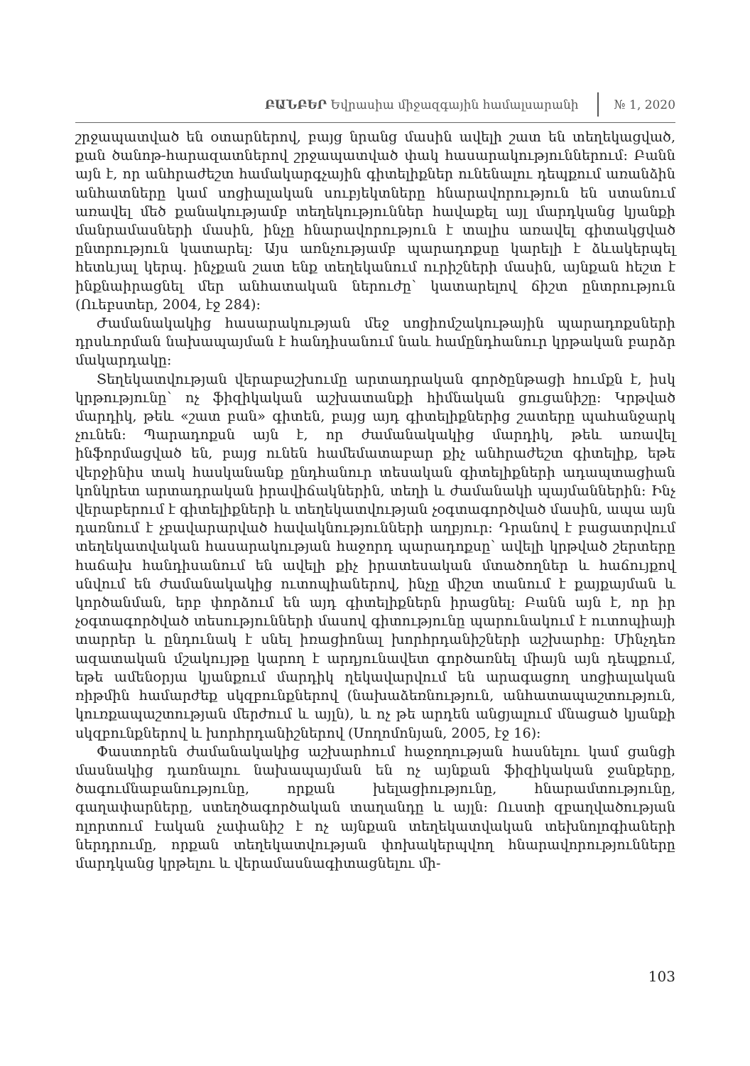ԲԱՆԲԵՐ Եվրասիա միջազգային համալսարանի № 1, 2020
շրջապատված են օտարներով, բայց նրանց մասին ավելի շատ են տեղեկացված, քան ծանոթ-հարազատներով շրջապատված փակ հասարակություններում: Բանն այն է, որ անհրաժեշտ համակարգչային գիտելիքներ ունենալու դեպքում առանձին անհատները կամ սոցիալական սուբյեկտները հնարավորություն են ստանում առավել մեծ քանակությամբ տեղեկություններ հավաքել այլ մարդկանց կյանքի մանրամասների մասին, ինչը հնարավորություն է տալիս առավել գիտակցված ընտրություն կատարել: Այս առնչությամբ պարադոքսը կարելի է ձևակերպել հետևյալ կերպ. ինչքան շատ ենք տեղեկանում ուրիշների մասին, այնքան հեշտ է ինքնաիրացնել մեր անհատական ներուժը՝ կատարելով ճիշտ ընտրություն (Ուեբստեր, 2004, էջ 284):
Ժամանակակից հասարակության մեջ սոցիոմշակութային պարադոքսների դրսևորման նախապայման է հանդիսանում նաև համընդհանուր կրթական բարձր մակարդակը:
Տեղեկատվության վերաբաշխումը արտադրական գործընթացի հումքն է, իսկ կրթությունը՝ ոչ ֆիզիկական աշխատանքի հիմնական ցուցանիշը: Կրթված մարդիկ, թեև «շատ բան» գիտեն, բայց այդ գիտելիքներից շատերը պահանջարկ չունեն: Պարադոքսն այն է, որ ժամանակակից մարդիկ, թեև առավել ինֆորմացված են, բայց ունեն համեմատաբար քիչ անհրաժեշտ գիտելիք, եթե վերջինիս տակ հասկանանք ընդհանուր տեսական գիտելիքների ադապտացիան կոնկրետ արտադրական իրավիճակներին, տեղի և ժամանակի պայմաններին: Ինչ վերաբերում է գիտելիքների և տեղեկատվության չօգտագործված մասին, ապա այն դառնում է չբավարարված հավակնությունների աղբյուր: Դրանով է բացատրվում տեղեկատվական հասարակության հաջորդ պարադոքսը՝ ավելի կրթված շերտերը հաճախ հանդիսանում են ավելի քիչ իրատեսական մտածողներ և հաճույքով սնվում են ժամանակակից ուտոպիաներով, ինչը միշտ տանում է քայքայման և կործանման, երբ փորձում են այդ գիտելիքներն իրացնել: Բանն այն է, որ իր չօգտագործված տեսությունների մասով գիտությունը պարունակում է ուտոպիայի տարրեր և ընդունակ է սնել իռացիոնալ խորհրդանիշների աշխարհը: Մինչդեռ ազատական մշակույթը կարող է արդյունավետ գործառնել միայն այն դեպքում, եթե ամենօրյա կյանքում մարդիկ ղեկավարվում են արագացող սոցիալական ռիթմին համարժեք սկզբունքներով (նախաձեռնություն, անհատապաշտություն, կուռքապաշտության մերժում և այլն), և ոչ թե արդեն անցյալում մնացած կյանքի սկզբունքներով և խորհրդանիշներով (Սողոմոնյան, 2005, էջ 16):
Փաստորեն ժամանակակից աշխարհում հաջողության հասնելու կամ ցանցի մասնակից դառնալու նախապայման են ոչ այնքան ֆիզիկական ջանքերը, ծագումնաբանությունը, որքան խելացիությունը, հնարամտությունը, գաղափարները, ստեղծագործական տաղանդը և այլն: Ուստի զբաղվածության ոլորտում էական չափանիշ է ոչ այնքան տեղեկատվական տեխնոլոգիաների ներդրումը, որքան տեղեկատվության փոխակերպվող հնարավորությունները մարդկանց կրթելու և վերամասնագիտացնելու մի-
103